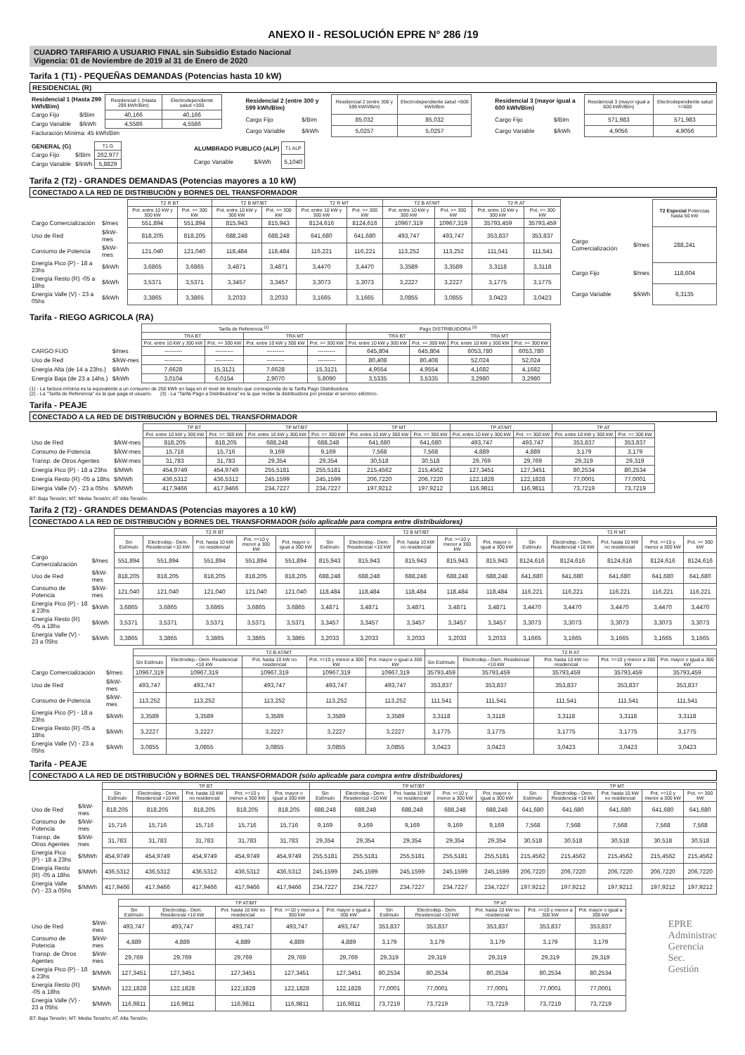ANEXO II - RESOLUCIÓN EPRE N° 286 /19
CUADRO TARIFARIO A USUARIO FINAL sin Subsidio Estado Nacional
Vigencia: 01 de Noviembre de 2019 al 31 de Enero de 2020
Tarifa 1 (T1) - PEQUEÑAS DEMANDAS (Potencias hasta 10 kW)
RESIDENCIAL (R)
| Residencial 1 (Hasta 299 kWh/Bim) | | Residencial 1 (Hasta 299 kWh/Bim) | Electrodependiente salud <300 |
| Cargo Fijo | $/Bim | 40,166 | 40,166 |
| Cargo Variable | $/kWh | 4,5586 | 4,5586 |
| Facturación Mínima: 45 kWh/Bim | | | |
| Residencial 2 (entre 300 y 599 kWh/Bim) | | Residencial 2 (entre 300 y 599 kWh/Bim) | Electrodependiente salud <600 kWh/Bim |
| Cargo Fijo | $/Bim | 85,032 | 85,032 |
| Cargo Variable | $/kWh | 5,0257 | 5,0257 |
| Residencial 3 (mayor igual a 600 kWh/Bim) | | Residencial 3 (mayor igual a 600 kWh/Bim) | Electrodependiente salud >=600 |
| Cargo Fijo | $/Bim | 571,983 | 571,983 |
| Cargo Variable | $/kWh | 4,9056 | 4,9056 |
| GENERAL (G) | | T1 G |
| Cargo Fijo | $/Bim | 262,977 |
| Cargo Variable | $/kWh | 5,8829 |
| ALUMBRADO PUBLICO (ALP) | | T1 ALP |
| Cargo Variable | $/kWh | 5,1040 |
Tarifa 2 (T2) - GRANDES DEMANDAS (Potencias mayores a 10 kW)
CONECTADO A LA RED DE DISTRIBUCIÓN y BORNES DEL TRANSFORMADOR
| | | T2 R BT | | T2 B MT/BT | | T2 R MT | | T2 B AT/MT | | T2 R AT | |
| | | Pot. entre 10 kW y 300 kW | Pot. >= 300 kW | Pot. entre 10 kW y 300 kW | Pot. >= 300 kW | Pot. entre 10 kW y 300 kW | Pot. >= 300 kW | Pot. entre 10 kW y 300 kW | Pot. >= 300 kW | Pot. entre 10 kW y 300 kW | Pot. >= 300 kW |
| Cargo Comercialización | $/mes | 551,894 | 551,894 | 815,943 | 815,943 | 8124,616 | 8124,616 | 10967,319 | 10967,319 | 35793,459 | 35793,459 |
| Uso de Red | $/kW-mes | 818,205 | 818,205 | 688,248 | 688,248 | 641,680 | 641,680 | 493,747 | 493,747 | 353,837 | 353,837 |
| Consumo de Potencia | $/kW-mes | 121,040 | 121,040 | 118,484 | 118,484 | 116,221 | 116,221 | 113,252 | 113,252 | 111,541 | 111,541 |
| Energía Pico (P) - 18 a 23hs | $/kWh | 3,6865 | 3,6865 | 3,4871 | 3,4871 | 3,4470 | 3,4470 | 3,3589 | 3,3589 | 3,3118 | 3,3118 |
| Energía Resto (R) -05 a 18hs | $/kWh | 3,5371 | 3,5371 | 3,3457 | 3,3457 | 3,3073 | 3,3073 | 3,2227 | 3,2227 | 3,1775 | 3,1775 |
| Energía Valle (V) - 23 a 05hs | $/kWh | 3,3865 | 3,3865 | 3,2033 | 3,2033 | 3,1665 | 3,1665 | 3,0855 | 3,0855 | 3,0423 | 3,0423 |
| | | T2 Especial Potencias hasta 50 kW |
| Cargo Comercialización | $/mes | 288,241 |
| Cargo Fijo | $/mes | 118,604 |
| Cargo Variable | $/kWh | 6,3135 |
Tarifa - RIEGO AGRICOLA (RA)
| | | Tarifa de Referencia <sup>(2)</sup> | | | | Pago DISTRIBUIDORA <sup>(3)</sup> | | | |
| | | TRA BT | | TRA MT | | TRA BT | | TRA MT | |
| | | Pot. entre 10 kW y 300 kW | Pot. >= 300 kW | Pot. entre 10 kW y 300 kW | Pot. >= 300 kW | Pot. entre 10 kW y 300 kW | Pot. >= 300 kW | Pot. entre 10 kW y 300 kW | Pot. >= 300 kW |
| CARGO FIJO | $/mes | --------- | --------- | --------- | --------- | 645,804 | 645,804 | 6053,780 | 6053,780 |
| Uso de Red | $/kW-mes | --------- | --------- | --------- | --------- | 80,408 | 80,408 | 52,024 | 52,024 |
| Energía Alta (de 14 a 23hs.) | $/kWh | 7,6628 | 15,3121 | 7,6628 | 15,3121 | 4,9554 | 4,9554 | 4,1682 | 4,1682 |
| Energía Baja (de 23 a 14hs.) | $/kWh | 3,0104 | 6,0154 | 2,9070 | 5,8090 | 3,5335 | 3,5335 | 3,2980 | 3,2980 |
(1) - La factura mínima es la equivalente a un consumo de 250 kWh en baja en el nivel de tensión que corresponda de la Tarifa Pago Distribuidora
(2) - La "Tarifa de Referencia" es la que paga el usuario. (3) - La "Tarifa Pago a Distribuidora" es la que recibe la distribuidora por prestar el servicio eléctrico.
Tarifa - PEAJE
CONECTADO A LA RED DE DISTRIBUCIÓN y BORNES DEL TRANSFORMADOR
| | | TP BT | | TP MT/BT | | TP MT | | TP AT/MT | | TP AT | |
| | | Pot. entre 10 kW y 300 kW | Pot. >= 300 kW | Pot. entre 10 kW y 300 kW | Pot. >= 300 kW | Pot. entre 10 kW y 300 kW | Pot. >= 300 kW | Pot. entre 10 kW y 300 kW | Pot. >= 300 kW | Pot. entre 10 kW y 300 kW | Pot. >= 300 kW |
| Uso de Red | $/kW-mes | 818,205 | 818,205 | 688,248 | 688,248 | 641,680 | 641,680 | 493,747 | 493,747 | 353,837 | 353,837 |
| Consumo de Potencia | $/kW-mes | 15,716 | 15,716 | 9,169 | 9,169 | 7,568 | 7,568 | 4,889 | 4,889 | 3,179 | 3,179 |
| Transp. de Otros Agentes | $/kW-mes | 31,783 | 31,783 | 29,354 | 29,354 | 30,518 | 30,518 | 29,769 | 29,769 | 29,319 | 29,319 |
| Energía Pico (P) - 18 a 23hs | $/MWh | 454,9749 | 454,9749 | 255,5181 | 255,5181 | 215,4562 | 215,4562 | 127,3451 | 127,3451 | 80,2534 | 80,2534 |
| Energía Resto (R) -05 a 18hs | $/MWh | 436,5312 | 436,5312 | 245,1599 | 245,1599 | 206,7220 | 206,7220 | 122,1828 | 122,1828 | 77,0001 | 77,0001 |
| Energía Valle (V) - 23 a 05hs | $/MWh | 417,9466 | 417,9466 | 234,7227 | 234,7227 | 197,9212 | 197,9212 | 116,9811 | 116,9811 | 73,7219 | 73,7219 |
BT: Baja Tensión; MT: Media Tensión; AT: Alta Tensión.
Tarifa 2 (T2) - GRANDES DEMANDAS (Potencias mayores a 10 kW)
CONECTADO A LA RED DE DISTRIBUCIÓN y BORNES DEL TRANSFORMADOR (sólo aplicable para compra entre distribuidores)
| | | T2 R BT | | | | | T2 B MT/BT | | | | | T2 R MT | | | | |
| | | Sin Estímulo | Electrodep.- Dem. Residencial <10 kW | Pot. hasta 10 kW no residencial | Pot. >=10 y menor a 300 kW | Pot. mayor o igual a 300 kW | Sin Estímulo | Electrodep.- Dem. Residencial <10 kW | Pot. hasta 10 kW no residencial | Pot. >=10 y menor a 300 kW | Pot. mayor o igual a 300 kW | Sin Estímulo | Electrodep.- Dem. Residencial <10 kW | Pot. hasta 10 kW no residencial | Pot. >=10 y menor a 300 kW | Pot. >= 300 kW |
| Cargo Comercialización | $/mes | 551,894 | 551,894 | 551,894 | 551,894 | 551,894 | 815,943 | 815,943 | 815,943 | 815,943 | 815,943 | 8124,616 | 8124,616 | 8124,616 | 8124,616 | 8124,616 |
| Uso de Red | $/kW-mes | 818,205 | 818,205 | 818,205 | 818,205 | 818,205 | 688,248 | 688,248 | 688,248 | 688,248 | 688,248 | 641,680 | 641,680 | 641,680 | 641,680 | 641,680 |
| Consumo de Potencia | $/kW-mes | 121,040 | 121,040 | 121,040 | 121,040 | 121,040 | 118,484 | 118,484 | 118,484 | 118,484 | 118,484 | 116,221 | 116,221 | 116,221 | 116,221 | 116,221 |
| Energía Pico (P) - 18 a 23hs | $/kWh | 3,6865 | 3,6865 | 3,6865 | 3,6865 | 3,6865 | 3,4871 | 3,4871 | 3,4871 | 3,4871 | 3,4871 | 3,4470 | 3,4470 | 3,4470 | 3,4470 | 3,4470 |
| Energía Resto (R) -05 a 18hs | $/kWh | 3,5371 | 3,5371 | 3,5371 | 3,5371 | 3,5371 | 3,3457 | 3,3457 | 3,3457 | 3,3457 | 3,3457 | 3,3073 | 3,3073 | 3,3073 | 3,3073 | 3,3073 |
| Energía Valle (V) - 23 a 05hs | $/kWh | 3,3865 | 3,3865 | 3,3865 | 3,3865 | 3,3865 | 3,2033 | 3,2033 | 3,2033 | 3,2033 | 3,2033 | 3,1665 | 3,1665 | 3,1665 | 3,1665 | 3,1665 |
| | | T2 B AT/MT | | | | | T2 R AT | | | | |
| | | Sin Estímulo | Electrodep.- Dem. Residencial <10 kW | Pot. hasta 10 kW no residencial | Pot. >=10 y menor a 300 kW | Pot. mayor o igual a 300 kW | Sin Estímulo | Electrodep.- Dem. Residencial <10 kW | Pot. hasta 10 kW no residencial | Pot. >=10 y menor a 300 kW | Pot. mayor o igual a 300 kW |
| Cargo Comercialización | $/mes | 10967,319 | 10967,319 | 10967,319 | 10967,319 | 10967,319 | 35793,459 | 35793,459 | 35793,459 | 35793,459 | 35793,459 |
| Uso de Red | $/kW-mes | 493,747 | 493,747 | 493,747 | 493,747 | 493,747 | 353,837 | 353,837 | 353,837 | 353,837 | 353,837 |
| Consumo de Potencia | $/kW-mes | 113,252 | 113,252 | 113,252 | 113,252 | 113,252 | 111,541 | 111,541 | 111,541 | 111,541 | 111,541 |
| Energía Pico (P) - 18 a 23hs | $/kWh | 3,3589 | 3,3589 | 3,3589 | 3,3589 | 3,3589 | 3,3118 | 3,3118 | 3,3118 | 3,3118 | 3,3118 |
| Energía Resto (R) -05 a 18hs | $/kWh | 3,2227 | 3,2227 | 3,2227 | 3,2227 | 3,2227 | 3,1775 | 3,1775 | 3,1775 | 3,1775 | 3,1775 |
| Energía Valle (V) - 23 a 05hs | $/kWh | 3,0855 | 3,0855 | 3,0855 | 3,0855 | 3,0855 | 3,0423 | 3,0423 | 3,0423 | 3,0423 | 3,0423 |
Tarifa - PEAJE
CONECTADO A LA RED DE DISTRIBUCIÓN y BORNES DEL TRANSFORMADOR (sólo aplicable para compra entre distribuidores)
| | | TP BT | | | | | TP MT/BT | | | | | TP MT | | | | |
| | | Sin Estímulo | Electrodep.- Dem. Residencial <10 kW | Pot. hasta 10 kW no residencial | Pot. >=10 y menor a 300 kW | Pot. mayor o igual a 300 kW | Sin Estímulo | Electrodep.- Dem. Residencial <10 kW | Pot. hasta 10 kW no residencial | Pot. >=10 y menor a 300 kW | Pot. mayor o igual a 300 kW | Sin Estímulo | Electrodep.- Dem. Residencial <10 kW | Pot. hasta 10 kW no residencial | Pot. >=10 y menor a 300 kW | Pot. >= 300 kW |
| Uso de Red | $/kW-mes | 818,205 | 818,205 | 818,205 | 818,205 | 818,205 | 688,248 | 688,248 | 688,248 | 688,248 | 688,248 | 641,680 | 641,680 | 641,680 | 641,680 | 641,680 |
| Consumo de Potencia | $/kW-mes | 15,716 | 15,716 | 15,716 | 15,716 | 15,716 | 9,169 | 9,169 | 9,169 | 9,169 | 9,169 | 7,568 | 7,568 | 7,568 | 7,568 | 7,568 |
| Transp. de Otros Agentes | $/kW-mes | 31,783 | 31,783 | 31,783 | 31,783 | 31,783 | 29,354 | 29,354 | 29,354 | 29,354 | 29,354 | 30,518 | 30,518 | 30,518 | 30,518 | 30,518 |
| Energía Pico (P) - 18 a 23hs | $/MWh | 454,9749 | 454,9749 | 454,9749 | 454,9749 | 454,9749 | 255,5181 | 255,5181 | 255,5181 | 255,5181 | 255,5181 | 215,4562 | 215,4562 | 215,4562 | 215,4562 | 215,4562 |
| Energía Resto (R) -05 a 18hs | $/MWh | 436,5312 | 436,5312 | 436,5312 | 436,5312 | 436,5312 | 245,1599 | 245,1599 | 245,1599 | 245,1599 | 245,1599 | 206,7220 | 206,7220 | 206,7220 | 206,7220 | 206,7220 |
| Energía Valle (V) - 23 a 05hs | $/MWh | 417,9466 | 417,9466 | 417,9466 | 417,9466 | 417,9466 | 234,7227 | 234,7227 | 234,7227 | 234,7227 | 234,7227 | 197,9212 | 197,9212 | 197,9212 | 197,9212 | 197,9212 |
| | | TP AT/MT | | | | | TP AT | | | | |
| | | Sin Estímulo | Electrodep.- Dem. Residencial <10 kW | Pot. hasta 10 kW no residencial | Pot. >=10 y menor a 300 kW | Pot. mayor o igual a 300 kW | Sin Estímulo | Electrodep.- Dem. Residencial <10 kW | Pot. hasta 10 kW no residencial | Pot. >=10 y menor a 300 kW | Pot. mayor o igual a 300 kW |
| Uso de Red | $/kW-mes | 493,747 | 493,747 | 493,747 | 493,747 | 493,747 | 353,837 | 353,837 | 353,837 | 353,837 | 353,837 |
| Consumo de Potencia | $/kW-mes | 4,889 | 4,889 | 4,889 | 4,889 | 4,889 | 3,179 | 3,179 | 3,179 | 3,179 | 3,179 |
| Transp. de Otros Agentes | $/kW-mes | 29,769 | 29,769 | 29,769 | 29,769 | 29,769 | 29,319 | 29,319 | 29,319 | 29,319 | 29,319 |
| Energía Pico (P) - 18 a 23hs | $/MWh | 127,3451 | 127,3451 | 127,3451 | 127,3451 | 127,3451 | 80,2534 | 80,2534 | 80,2534 | 80,2534 | 80,2534 |
| Energía Resto (R) -05 a 18hs | $/MWh | 122,1828 | 122,1828 | 122,1828 | 122,1828 | 122,1828 | 77,0001 | 77,0001 | 77,0001 | 77,0001 | 77,0001 |
| Energía Valle (V) - 23 a 05hs | $/MWh | 116,9811 | 116,9811 | 116,9811 | 116,9811 | 116,9811 | 73,7219 | 73,7219 | 73,7219 | 73,7219 | 73,7219 |
EPRE
Administrac
Gerencia
Sec. Gestión
BT: Baja Tensión; MT: Media Tensión; AT: Alta Tensión.